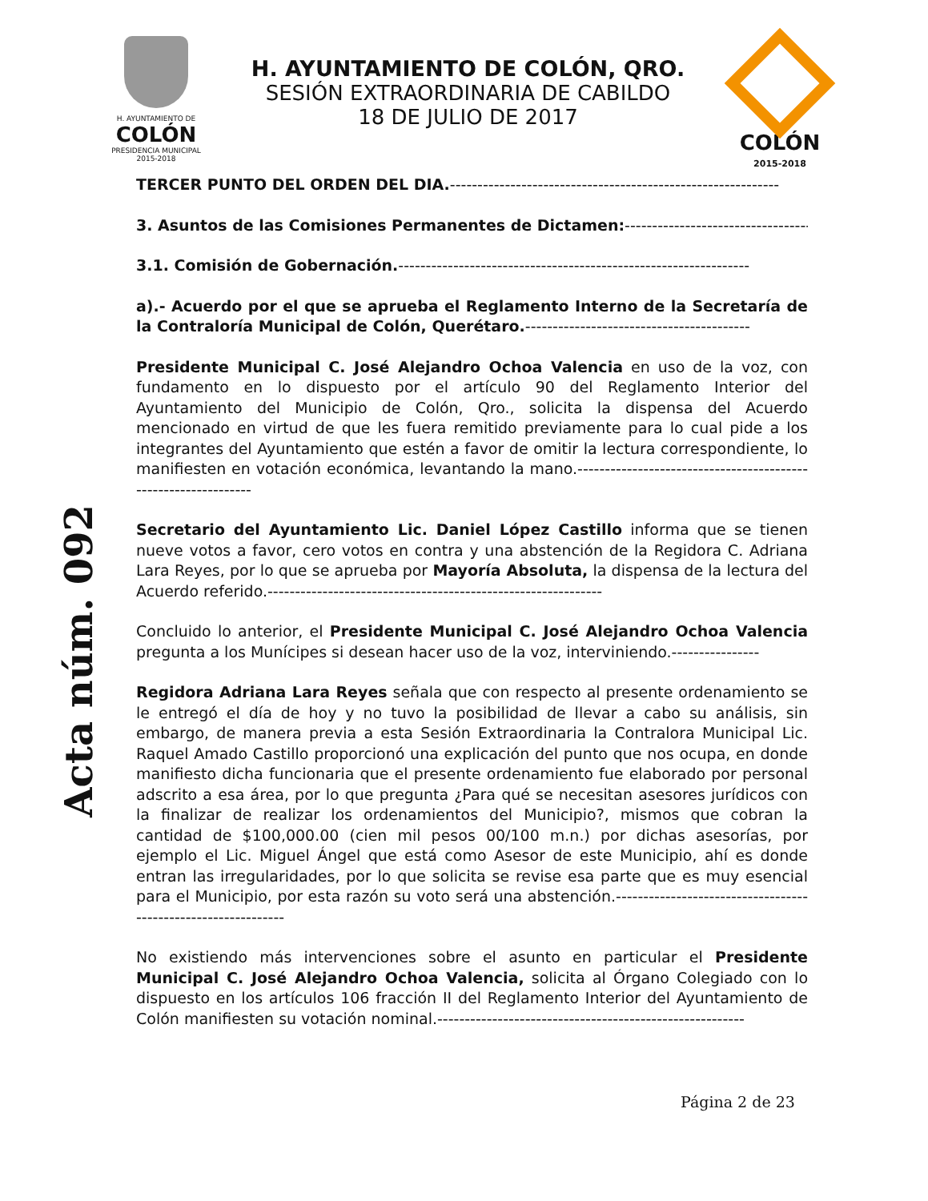H. AYUNTAMIENTO DE
COLÓN
PRESIDENCIA MUNICIPAL
2015-2018
H. AYUNTAMIENTO DE COLÓN, QRO.
SESIÓN EXTRAORDINARIA DE CABILDO
18 DE JULIO DE 2017
COLÓN
2015-2018
Acta núm. 092
TERCER PUNTO DEL ORDEN DEL DIA.------------------------------------------------------------
3. Asuntos de las Comisiones Permanentes de Dictamen:-----------------------------------
3.1. Comisión de Gobernación.----------------------------------------------------------------
a).- Acuerdo por el que se aprueba el Reglamento Interno de la Secretaría de la Contraloría Municipal de Colón, Querétaro.-----------------------------------------
Presidente Municipal C. José Alejandro Ochoa Valencia en uso de la voz, con fundamento en lo dispuesto por el artículo 90 del Reglamento Interior del Ayuntamiento del Municipio de Colón, Qro., solicita la dispensa del Acuerdo mencionado en virtud de que les fuera remitido previamente para lo cual pide a los integrantes del Ayuntamiento que estén a favor de omitir la lectura correspondiente, lo manifiesten en votación económica, levantando la mano.---------------------------------------------------------------
Secretario del Ayuntamiento Lic. Daniel López Castillo informa que se tienen nueve votos a favor, cero votos en contra y una abstención de la Regidora C. Adriana Lara Reyes, por lo que se aprueba por Mayoría Absoluta, la dispensa de la lectura del Acuerdo referido.-------------------------------------------------------------
Concluido lo anterior, el Presidente Municipal C. José Alejandro Ochoa Valencia pregunta a los Munícipes si desean hacer uso de la voz, interviniendo.----------------
Regidora Adriana Lara Reyes señala que con respecto al presente ordenamiento se le entregó el día de hoy y no tuvo la posibilidad de llevar a cabo su análisis, sin embargo, de manera previa a esta Sesión Extraordinaria la Contralora Municipal Lic. Raquel Amado Castillo proporcionó una explicación del punto que nos ocupa, en donde manifiesto dicha funcionaria que el presente ordenamiento fue elaborado por personal adscrito a esa área, por lo que pregunta ¿Para qué se necesitan asesores jurídicos con la finalizar de realizar los ordenamientos del Municipio?, mismos que cobran la cantidad de $100,000.00 (cien mil pesos 00/100 m.n.) por dichas asesorías, por ejemplo el Lic. Miguel Ángel que está como Asesor de este Municipio, ahí es donde entran las irregularidades, por lo que solicita se revise esa parte que es muy esencial para el Municipio, por esta razón su voto será una abstención.--------------------------------------------------------------
No existiendo más intervenciones sobre el asunto en particular el Presidente Municipal C. José Alejandro Ochoa Valencia, solicita al Órgano Colegiado con lo dispuesto en los artículos 106 fracción II del Reglamento Interior del Ayuntamiento de Colón manifiesten su votación nominal.--------------------------------------------------------
Página 2 de 23